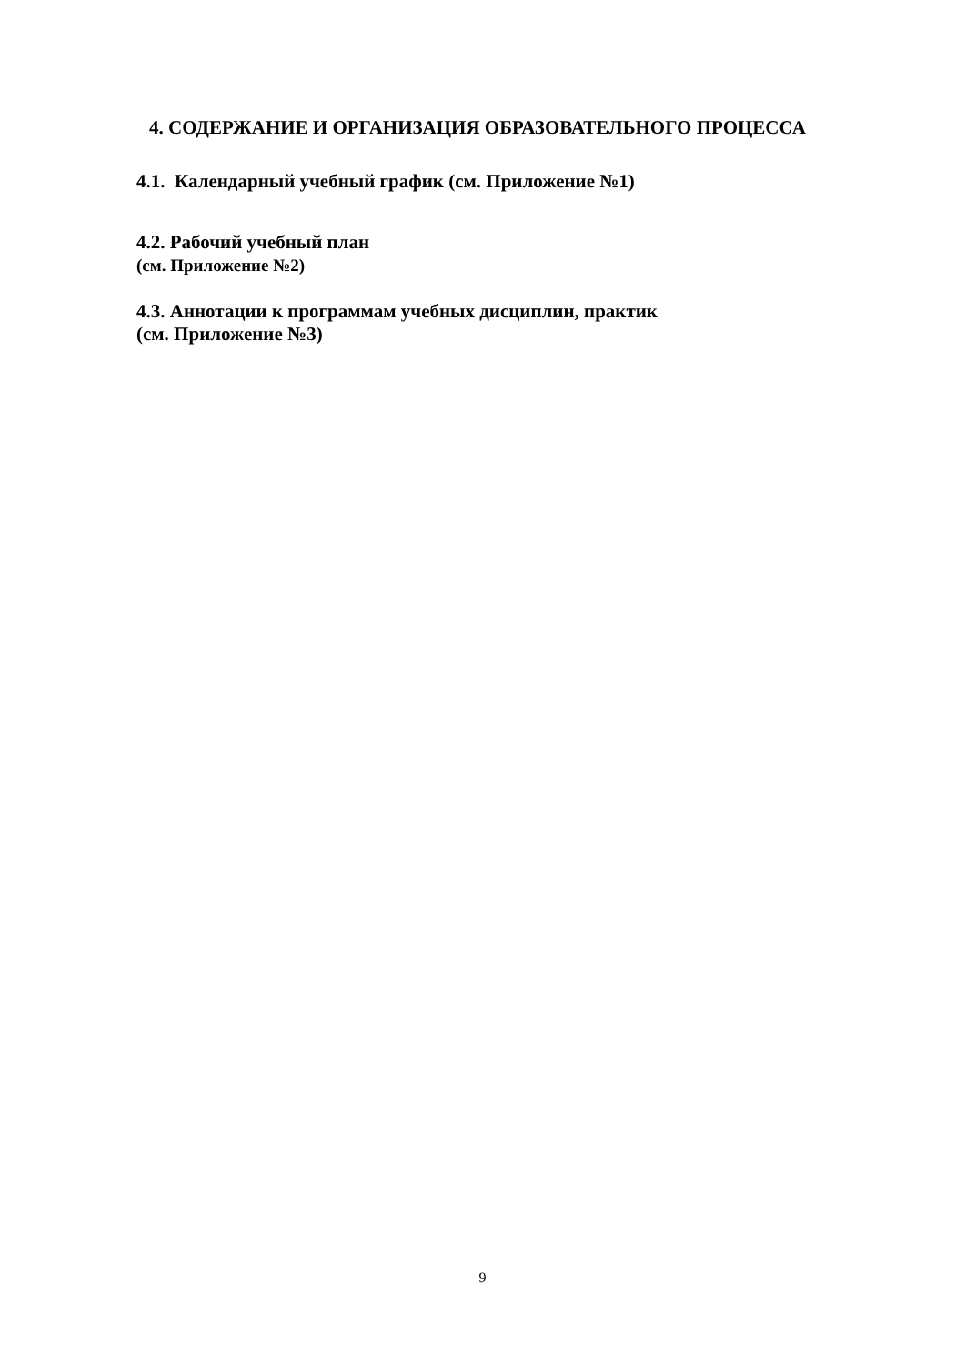4. СОДЕРЖАНИЕ И ОРГАНИЗАЦИЯ ОБРАЗОВАТЕЛЬНОГО ПРОЦЕССА
4.1. Календарный учебный график (см. Приложение №1)
4.2. Рабочий учебный план
(см. Приложение №2)
4.3. Аннотации к программам учебных дисциплин, практик
(см. Приложение №3)
9